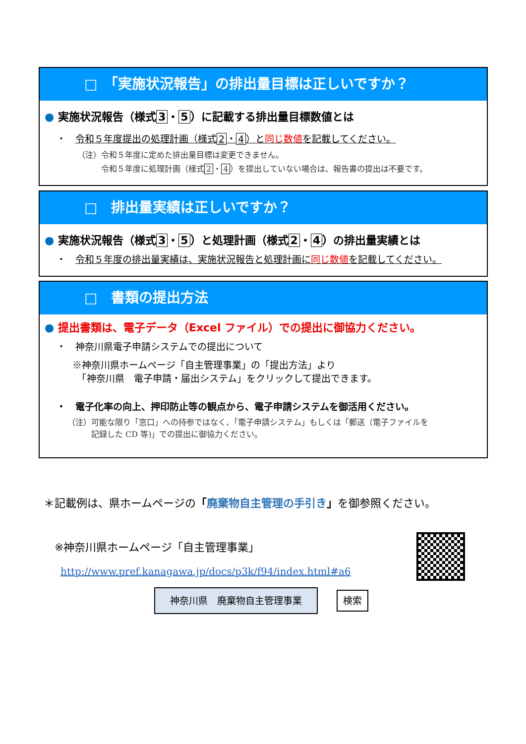□　「実施状況報告」の排出量目標は正しいですか？
● 実施状況報告（様式 3 ・ 5 ）に記載する排出量目標数値とは
・　令和５年度提出の処理計画（様式 2 ・ 4 ）と同じ数値を記載してください。
（注）令和５年度に定めた排出量目標は変更できません。
　　　令和５年度に処理計画（様式 2 ・ 4 ）を提出していない場合は、報告書の提出は不要です。
□　排出量実績は正しいですか？
● 実施状況報告（様式 3 ・ 5 ）と処理計画（様式 2 ・ 4 ）の排出量実績とは
・　令和５年度の排出量実績は、実施状況報告と処理計画に同じ数値を記載してください。
□　書類の提出方法
● 提出書類は、電子データ（Excel ファイル）での提出に御協力ください。
・　神奈川県電子申請システムでの提出について
※神奈川県ホームページ「自主管理事業」の「提出方法」より
　「神奈川県　電子申請・届出システム」をクリックして提出できます。
・　電子化率の向上、押印防止等の観点から、電子申請システムを御活用ください。
（注）可能な限り「窓口」への持参ではなく、「電子申請システム」もしくは「郵送（電子ファイルを
　　　記録した CD 等)」での提出に御協力ください。
＊記載例は、県ホームページの「廃棄物自主管理の手引き」を御参照ください。
※神奈川県ホームページ「自主管理事業」
http://www.pref.kanagawa.jp/docs/p3k/f94/index.html#a6
神奈川県　廃棄物自主管理事業 検索